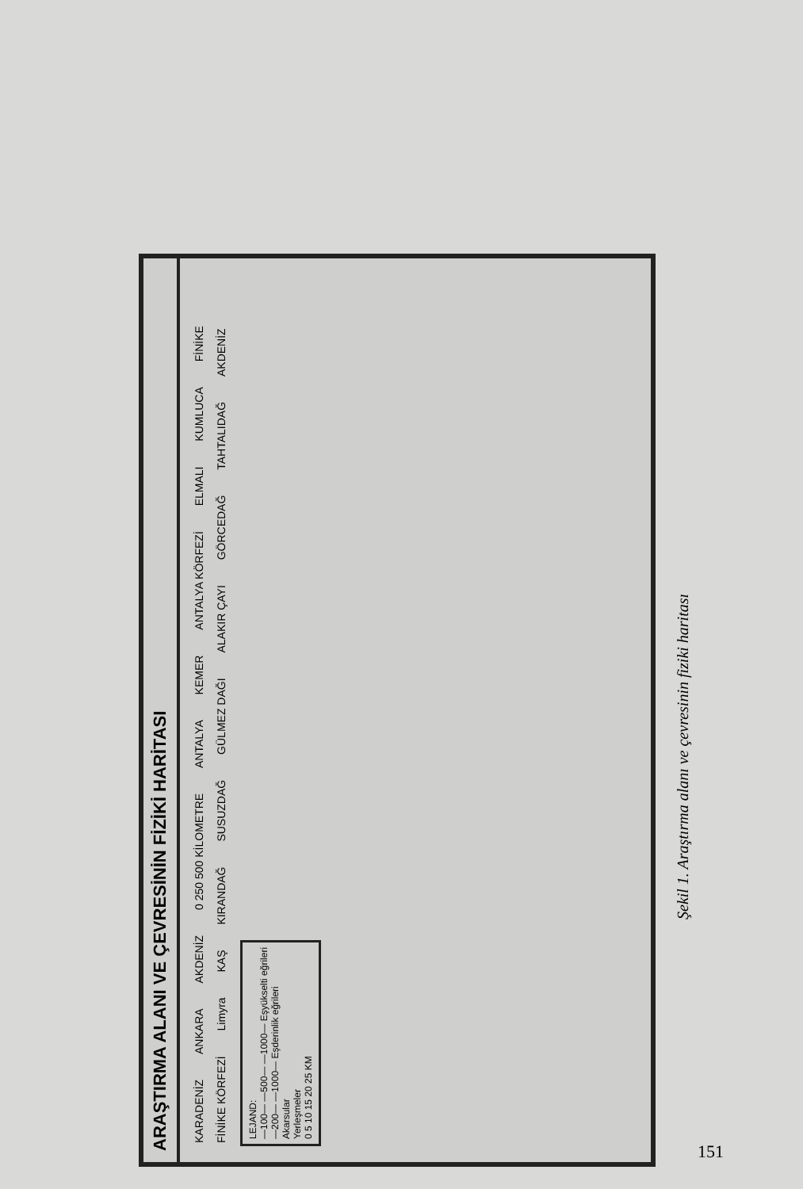ARAŞTIRMA ALANI VE ÇEVRESİNİN FİZİKİ HARİTASI
KARADENİZ ANKARA AKDENİZ 0 250 500 KİLOMETRE ANTALYA KEMER ANTALYA KÖRFEZİ ELMALI KUMLUCA FİNİKE FİNİKE KÖRFEZİ Limyra KAŞ KIRANDAĞ SUSUZDAĞ GÜLMEZ DAĞI ALAKIR ÇAYI GÖRCEDAĞ TAHTALIDAĞ AKDENİZ
LEJAND:
—100— —500— —1000— Eşyükselti eğrileri
—200— —1000— Eşderinlik eğrileri
Akarsular
Yerleşmeler
0 5 10 15 20 25 KM
Şekil 1. Araştırma alanı ve çevresinin fiziki haritası
151